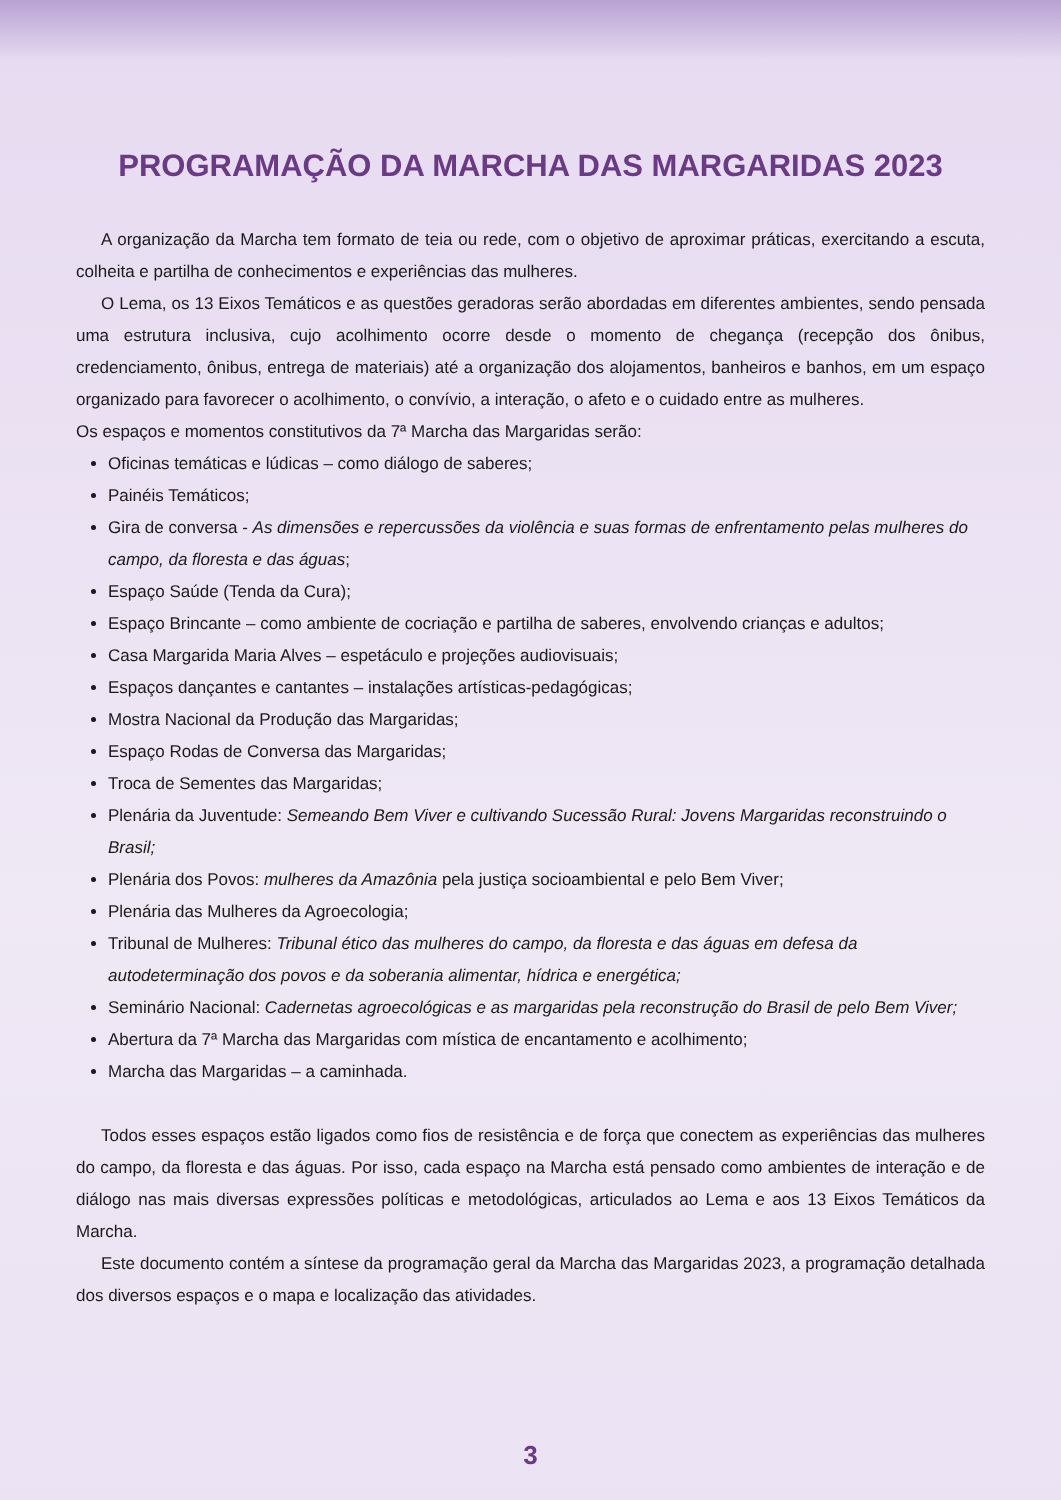PROGRAMAÇÃO DA MARCHA DAS MARGARIDAS 2023
A organização da Marcha tem formato de teia ou rede, com o objetivo de aproximar práticas, exercitando a escuta, colheita e partilha de conhecimentos e experiências das mulheres.
O Lema, os 13 Eixos Temáticos e as questões geradoras serão abordadas em diferentes ambientes, sendo pensada uma estrutura inclusiva, cujo acolhimento ocorre desde o momento de chegança (recepção dos ônibus, credenciamento, ônibus, entrega de materiais) até a organização dos alojamentos, banheiros e banhos, em um espaço organizado para favorecer o acolhimento, o convívio, a interação, o afeto e o cuidado entre as mulheres.
Os espaços e momentos constitutivos da 7ª Marcha das Margaridas serão:
Oficinas temáticas e lúdicas – como diálogo de saberes;
Painéis Temáticos;
Gira de conversa - As dimensões e repercussões da violência e suas formas de enfrentamento pelas mulheres do campo, da floresta e das águas;
Espaço Saúde (Tenda da Cura);
Espaço Brincante – como ambiente de cocriação e partilha de saberes, envolvendo crianças e adultos;
Casa Margarida Maria Alves – espetáculo e projeções audiovisuais;
Espaços dançantes e cantantes – instalações artísticas-pedagógicas;
Mostra Nacional da Produção das Margaridas;
Espaço Rodas de Conversa das Margaridas;
Troca de Sementes das Margaridas;
Plenária da Juventude: Semeando Bem Viver e cultivando Sucessão Rural: Jovens Margaridas reconstruindo o Brasil;
Plenária dos Povos: mulheres da Amazônia pela justiça socioambiental e pelo Bem Viver;
Plenária das Mulheres da Agroecologia;
Tribunal de Mulheres: Tribunal ético das mulheres do campo, da floresta e das águas em defesa da autodeterminação dos povos e da soberania alimentar, hídrica e energética;
Seminário Nacional: Cadernetas agroecológicas e as margaridas pela reconstrução do Brasil de pelo Bem Viver;
Abertura da 7ª Marcha das Margaridas com mística de encantamento e acolhimento;
Marcha das Margaridas – a caminhada.
Todos esses espaços estão ligados como fios de resistência e de força que conectem as experiências das mulheres do campo, da floresta e das águas. Por isso, cada espaço na Marcha está pensado como ambientes de interação e de diálogo nas mais diversas expressões políticas e metodológicas, articulados ao Lema e aos 13 Eixos Temáticos da Marcha.
Este documento contém a síntese da programação geral da Marcha das Margaridas 2023, a programação detalhada dos diversos espaços e o mapa e localização das atividades.
3